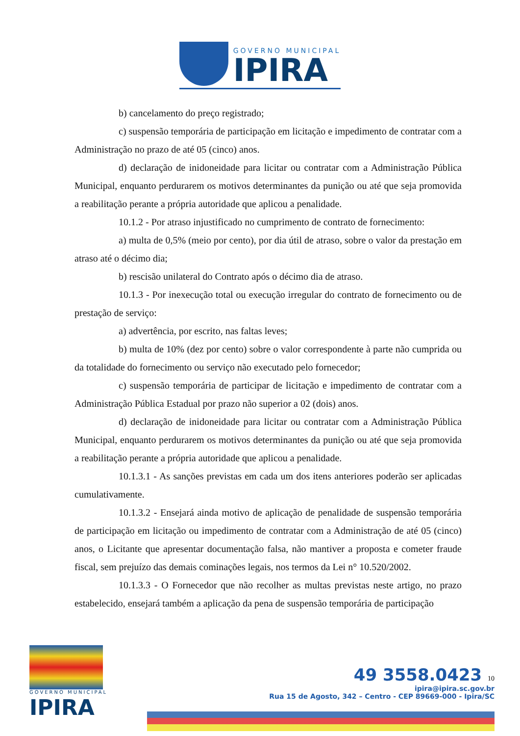GOVERNO MUNICIPAL
IPIRA
b) cancelamento do preço registrado;
c) suspensão temporária de participação em licitação e impedimento de contratar com a Administração no prazo de até 05 (cinco) anos.
d) declaração de inidoneidade para licitar ou contratar com a Administração Pública Municipal, enquanto perdurarem os motivos determinantes da punição ou até que seja promovida a reabilitação perante a própria autoridade que aplicou a penalidade.
10.1.2 - Por atraso injustificado no cumprimento de contrato de fornecimento:
a) multa de 0,5% (meio por cento), por dia útil de atraso, sobre o valor da prestação em atraso até o décimo dia;
b) rescisão unilateral do Contrato após o décimo dia de atraso.
10.1.3 - Por inexecução total ou execução irregular do contrato de fornecimento ou de prestação de serviço:
a) advertência, por escrito, nas faltas leves;
b) multa de 10% (dez por cento) sobre o valor correspondente à parte não cumprida ou da totalidade do fornecimento ou serviço não executado pelo fornecedor;
c) suspensão temporária de participar de licitação e impedimento de contratar com a Administração Pública Estadual por prazo não superior a 02 (dois) anos.
d) declaração de inidoneidade para licitar ou contratar com a Administração Pública Municipal, enquanto perdurarem os motivos determinantes da punição ou até que seja promovida a reabilitação perante a própria autoridade que aplicou a penalidade.
10.1.3.1 - As sanções previstas em cada um dos itens anteriores poderão ser aplicadas cumulativamente.
10.1.3.2 - Ensejará ainda motivo de aplicação de penalidade de suspensão temporária de participação em licitação ou impedimento de contratar com a Administração de até 05 (cinco) anos, o Licitante que apresentar documentação falsa, não mantiver a proposta e cometer fraude fiscal, sem prejuízo das demais cominações legais, nos termos da Lei n° 10.520/2002.
10.1.3.3 - O Fornecedor que não recolher as multas previstas neste artigo, no prazo estabelecido, ensejará também a aplicação da pena de suspensão temporária de participação
GOVERNO MUNICIPAL
IPIRA
49 3558.0423 10
ipira@ipira.sc.gov.br
Rua 15 de Agosto, 342 – Centro - CEP 89669-000 - Ipira/SC